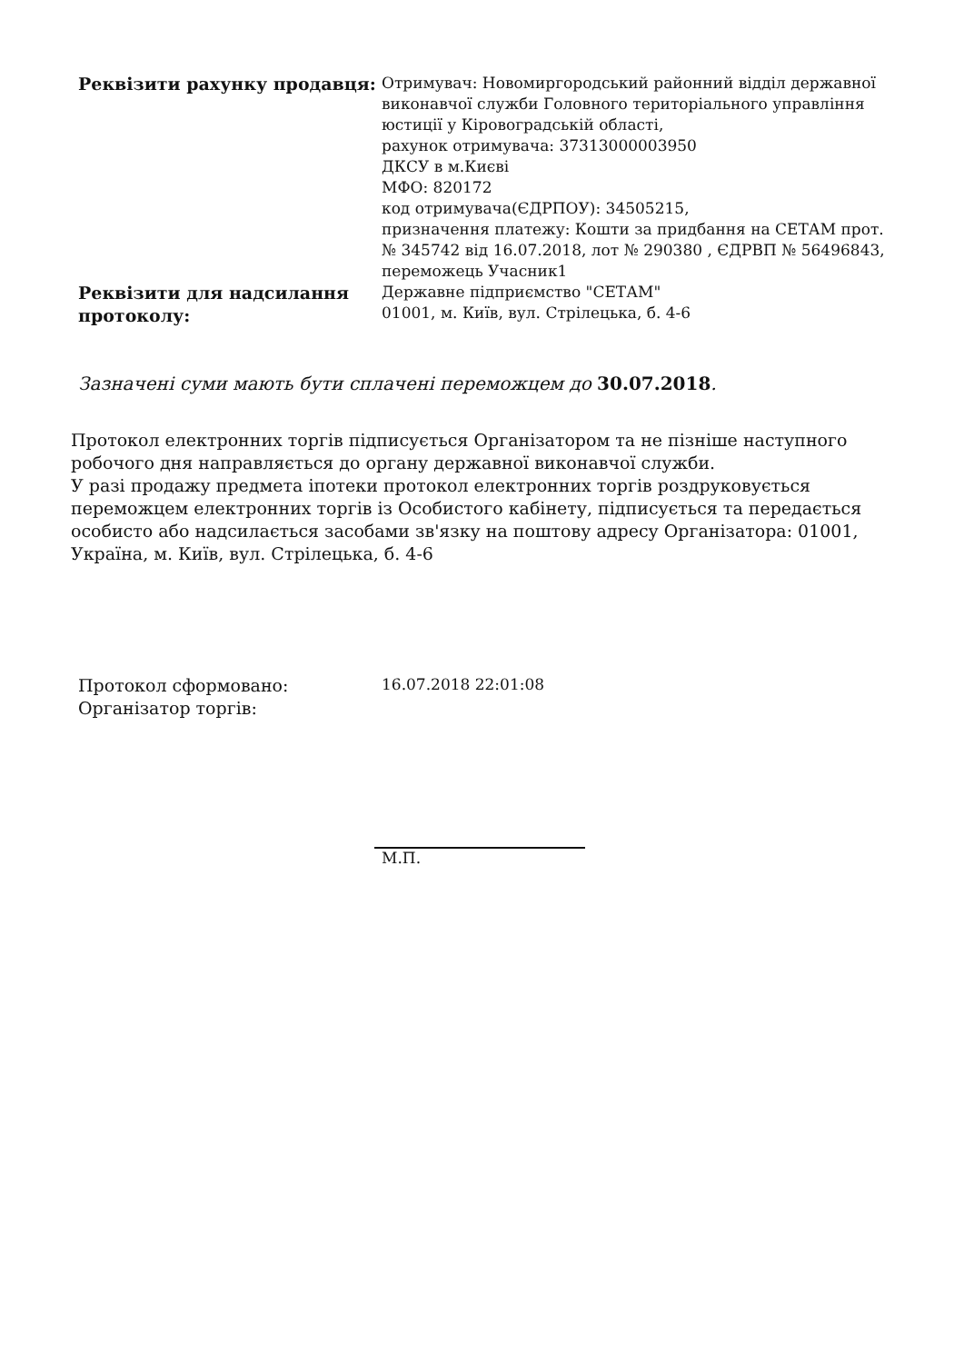| Реквізити рахунку продавця: | Отримувач: Новомиргородський районний відділ державної виконавчої служби Головного територіального управління юстиції у Кіровоградській області, рахунок отримувача: 37313000003950 ДКСУ в м.Києві МФО: 820172 код отримувача(ЄДРПОУ): 34505215, призначення платежу: Кошти за придбання на СЕТАМ прот. № 345742 від 16.07.2018, лот № 290380 , ЄДРВП № 56496843, переможець Учасник1 |
| Реквізити для надсилання протоколу: | Державне підприємство "СЕТАМ" 01001, м. Київ, вул. Стрілецька, б. 4-6 |
Зазначені суми мають бути сплачені переможцем до 30.07.2018.
Протокол електронних торгів підписується Організатором та не пізніше наступного робочого дня направляється до органу державної виконавчої служби.
У разі продажу предмета іпотеки протокол електронних торгів роздруковується переможцем електронних торгів із Особистого кабінету, підписується та передається особисто або надсилається засобами зв'язку на поштову адресу Організатора: 01001, Україна, м. Київ, вул. Стрілецька, б. 4-6
| Протокол сформовано: | 16.07.2018 22:01:08 |
| Організатор торгів: | |
М.П.